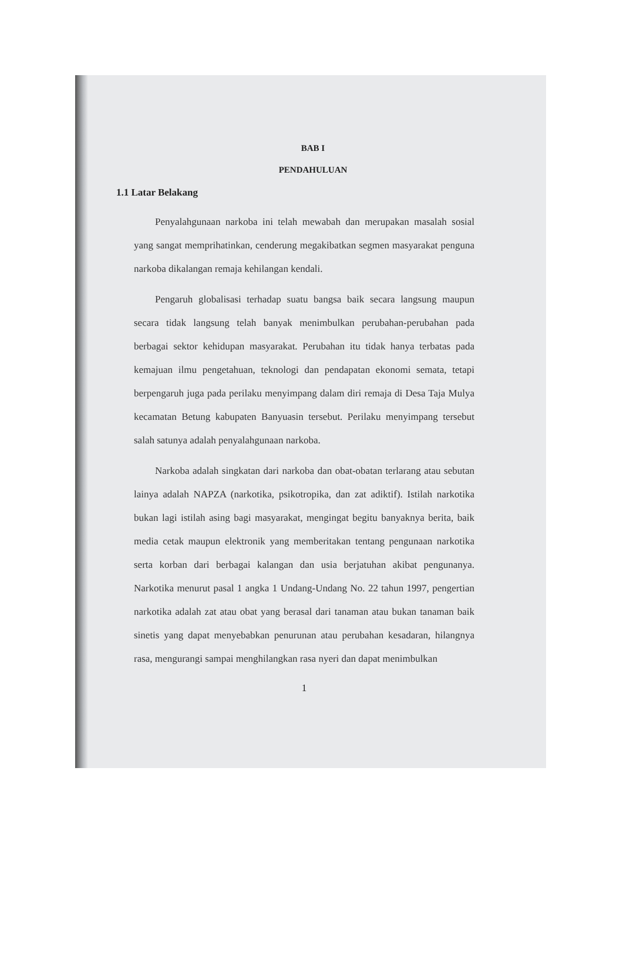BAB I
PENDAHULUAN
1.1 Latar Belakang
Penyalahgunaan narkoba ini telah mewabah dan merupakan masalah sosial yang sangat memprihatinkan, cenderung megakibatkan segmen masyarakat penguna narkoba dikalangan remaja kehilangan kendali.
Pengaruh globalisasi terhadap suatu bangsa baik secara langsung maupun secara tidak langsung telah banyak menimbulkan perubahan-perubahan pada berbagai sektor kehidupan masyarakat. Perubahan itu tidak hanya terbatas pada kemajuan ilmu pengetahuan, teknologi dan pendapatan ekonomi semata, tetapi berpengaruh juga pada perilaku menyimpang dalam diri remaja di Desa Taja Mulya kecamatan Betung kabupaten Banyuasin tersebut. Perilaku menyimpang tersebut salah satunya adalah penyalahgunaan narkoba.
Narkoba adalah singkatan dari narkoba dan obat-obatan terlarang atau sebutan lainya adalah NAPZA (narkotika, psikotropika, dan zat adiktif). Istilah narkotika bukan lagi istilah asing bagi masyarakat, mengingat begitu banyaknya berita, baik media cetak maupun elektronik yang memberitakan tentang pengunaan narkotika serta korban dari berbagai kalangan dan usia berjatuhan akibat pengunanya. Narkotika menurut pasal 1 angka 1 Undang-Undang No. 22 tahun 1997, pengertian narkotika adalah zat atau obat yang berasal dari tanaman atau bukan tanaman baik sinetis yang dapat menyebabkan penurunan atau perubahan kesadaran, hilangnya rasa, mengurangi sampai menghilangkan rasa nyeri dan dapat menimbulkan
1